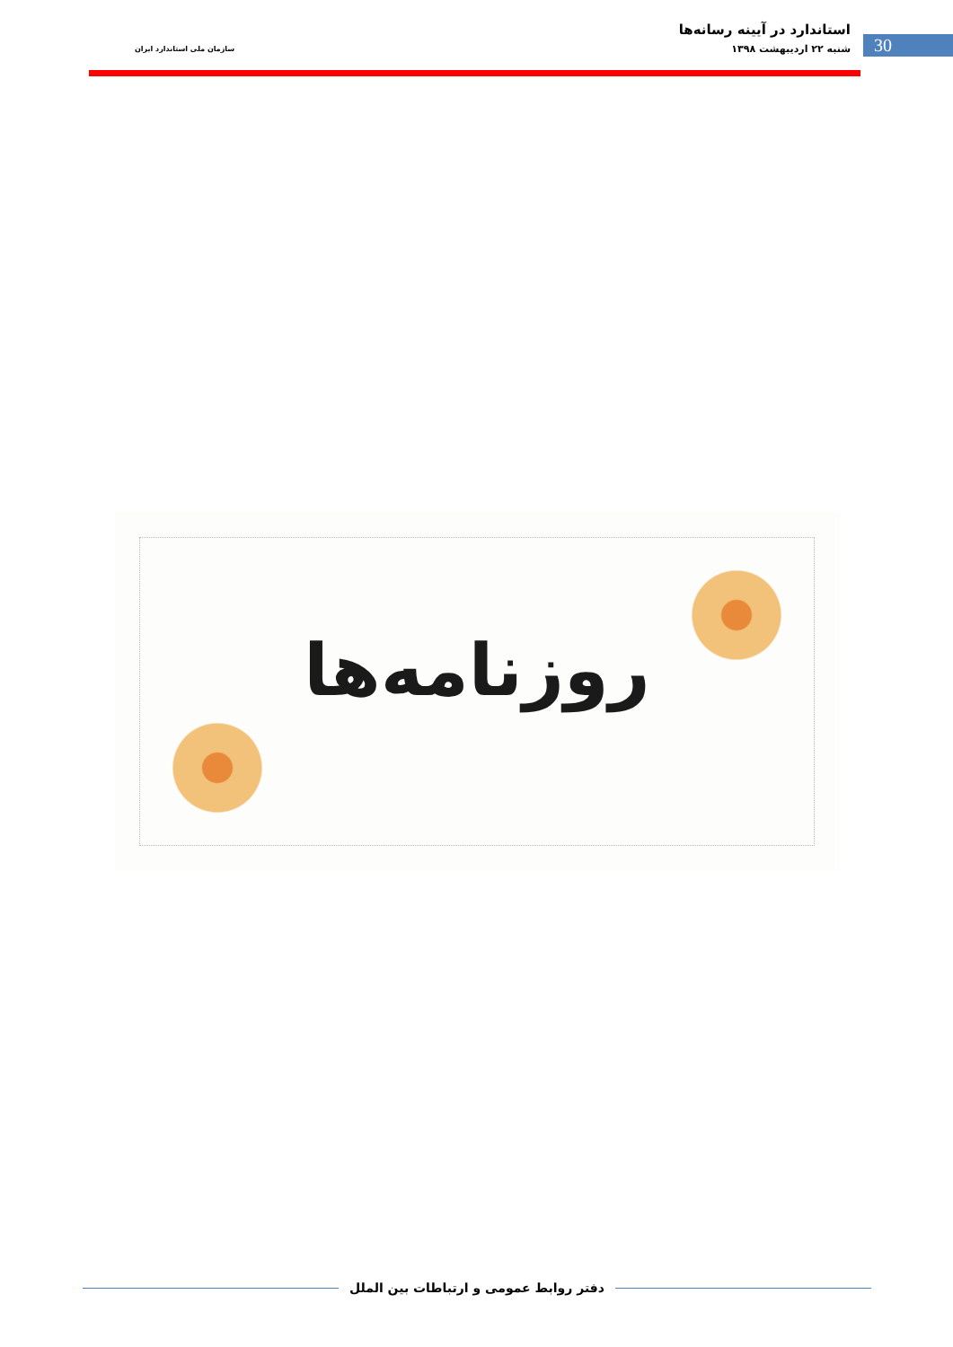استاندارد در آیینه رسانه‌ها
شنبه ۲۲ اردیبهشت ۱۳۹۸
سازمان ملی استاندارد ایران
30
روزنامه‌ها
دفتر روابط عمومی و ارتباطات بین الملل